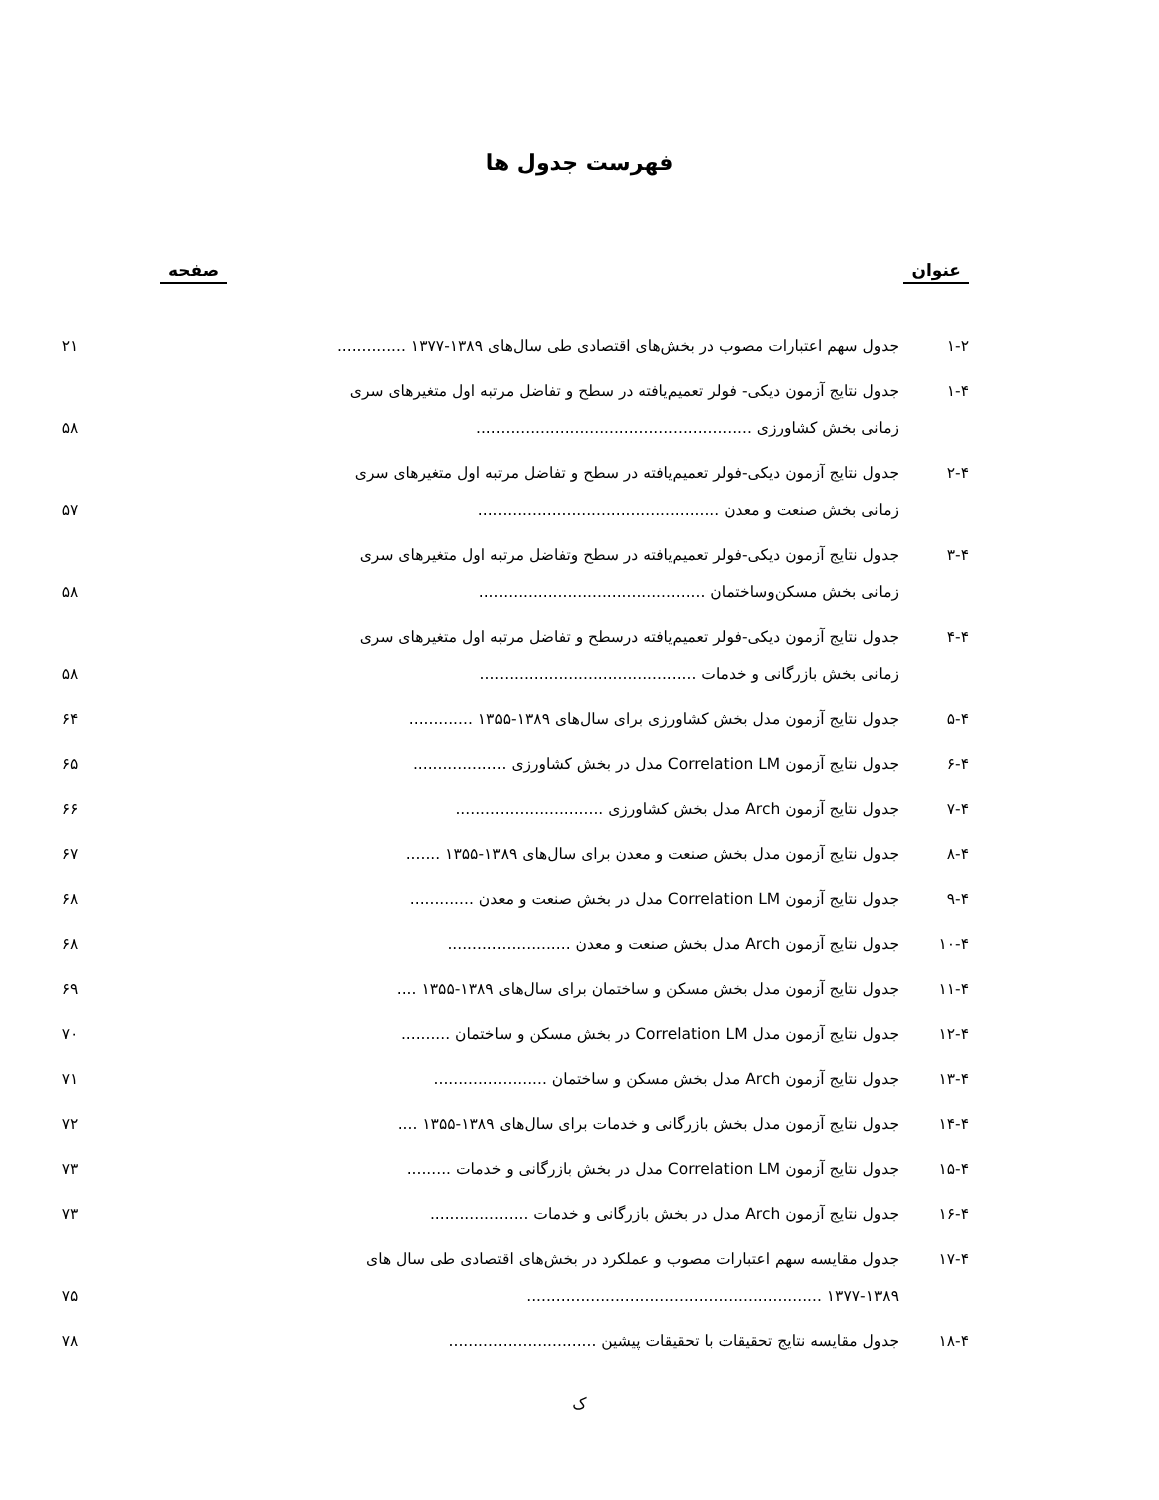فهرست جدول ها
عنوان صفحه
| ۱-۲ | جدول سهم اعتبارات مصوب در بخش‌های اقتصادی طی سال‌های ۱۳۸۹-۱۳۷۷ .............. | ۲۱ |
| ۱-۴ | جدول نتایج آزمون دیکی- فولر تعمیم‌یافته در سطح و تفاضل مرتبه اول متغیرهای سری زمانی بخش کشاورزی ........................................................ | ۵۸ |
| ۲-۴ | جدول نتایج آزمون دیکی-فولر تعمیم‌یافته در سطح و تفاضل مرتبه اول متغیرهای سری زمانی بخش صنعت و معدن ................................................. | ۵۷ |
| ۳-۴ | جدول نتایج آزمون دیکی-فولر تعمیم‌یافته در سطح وتفاضل مرتبه اول متغیرهای سری زمانی بخش مسکن‌وساختمان .............................................. | ۵۸ |
| ۴-۴ | جدول نتایج آزمون دیکی-فولر تعمیم‌یافته درسطح و تفاضل مرتبه اول متغیرهای سری زمانی بخش بازرگانی و خدمات ............................................ | ۵۸ |
| ۵-۴ | جدول نتایج آزمون مدل بخش کشاورزی برای سال‌های ۱۳۸۹-۱۳۵۵ ............. | ۶۴ |
| ۶-۴ | جدول نتایج آزمون Correlation LM مدل در بخش کشاورزی ................... | ۶۵ |
| ۷-۴ | جدول نتایج آزمون Arch مدل بخش کشاورزی .............................. | ۶۶ |
| ۸-۴ | جدول نتایج آزمون مدل بخش صنعت و معدن برای سال‌های ۱۳۸۹-۱۳۵۵ ....... | ۶۷ |
| ۹-۴ | جدول نتایج آزمون Correlation LM مدل در بخش صنعت و معدن ............. | ۶۸ |
| ۱۰-۴ | جدول نتایج آزمون Arch مدل بخش صنعت و معدن ......................... | ۶۸ |
| ۱۱-۴ | جدول نتایج آزمون مدل بخش مسکن و ساختمان برای سال‌های ۱۳۸۹-۱۳۵۵ .... | ۶۹ |
| ۱۲-۴ | جدول نتایج آزمون مدل Correlation LM در بخش مسکن و ساختمان .......... | ۷۰ |
| ۱۳-۴ | جدول نتایج آزمون Arch مدل بخش مسکن و ساختمان ....................... | ۷۱ |
| ۱۴-۴ | جدول نتایج آزمون مدل بخش بازرگانی و خدمات برای سال‌های ۱۳۸۹-۱۳۵۵ .... | ۷۲ |
| ۱۵-۴ | جدول نتایج آزمون Correlation LM مدل در بخش بازرگانی و خدمات ......... | ۷۳ |
| ۱۶-۴ | جدول نتایج آزمون Arch مدل در بخش بازرگانی و خدمات .................... | ۷۳ |
| ۱۷-۴ | جدول مقایسه سهم اعتبارات مصوب و عملکرد در بخش‌های اقتصادی طی سال های ۱۳۷۷-۱۳۸۹ ............................................................ | ۷۵ |
| ۱۸-۴ | جدول مقایسه نتایج تحقیقات با تحقیقات پیشین .............................. | ۷۸ |
ک